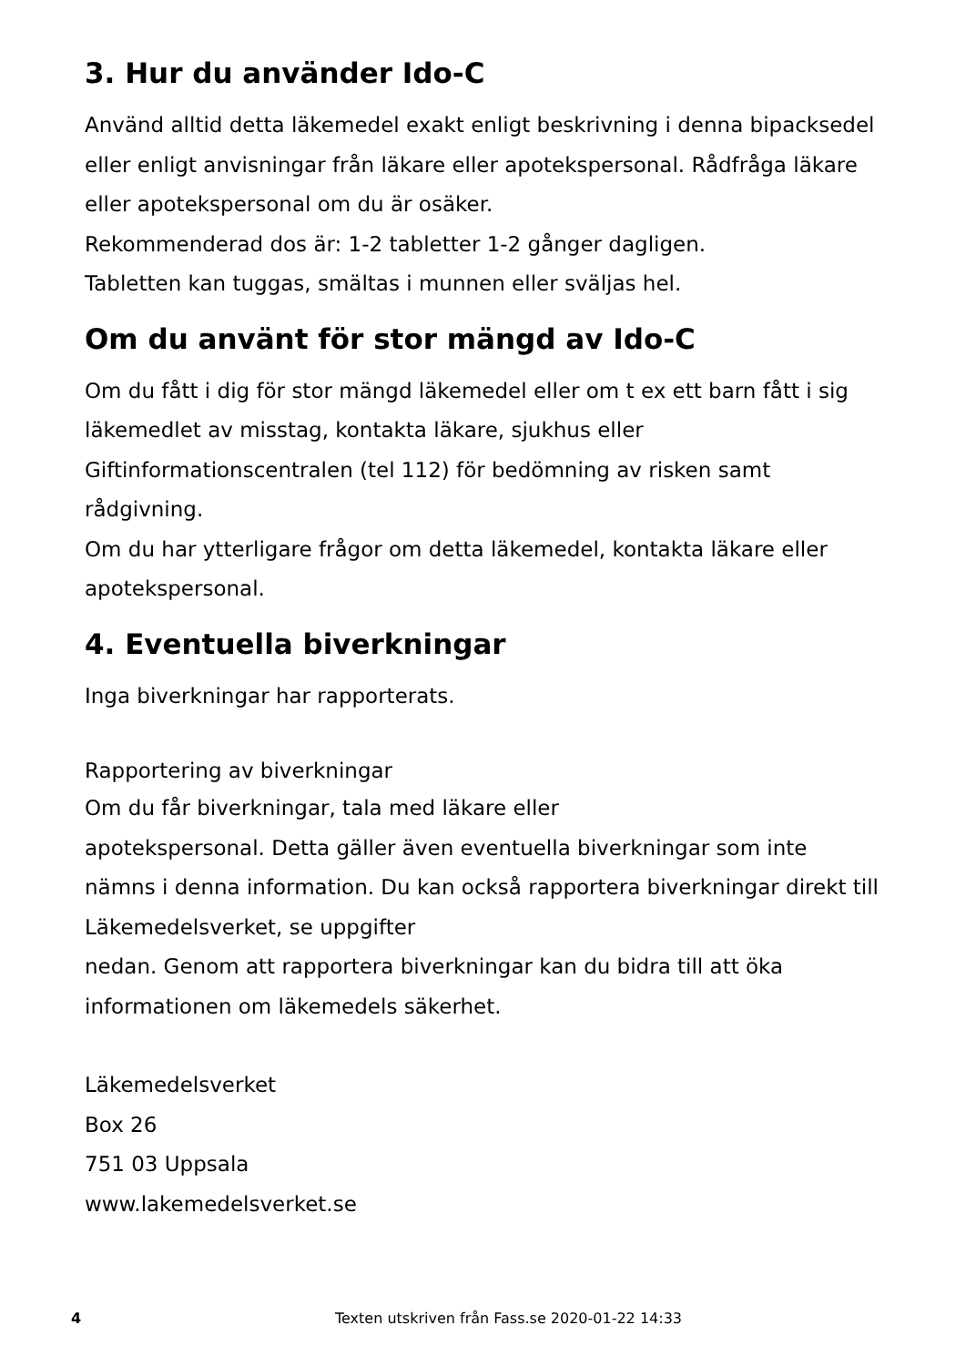3. Hur du använder Ido-C
Använd alltid detta läkemedel exakt enligt beskrivning i denna bipacksedel eller enligt anvisningar från läkare eller apotekspersonal. Rådfråga läkare eller apotekspersonal om du är osäker.
Rekommenderad dos är: 1-2 tabletter 1-2 gånger dagligen.
Tabletten kan tuggas, smältas i munnen eller sväljas hel.
Om du använt för stor mängd av Ido-C
Om du fått i dig för stor mängd läkemedel eller om t ex ett barn fått i sig läkemedlet av misstag, kontakta läkare, sjukhus eller Giftinformationscentralen (tel 112) för bedömning av risken samt rådgivning.
Om du har ytterligare frågor om detta läkemedel, kontakta läkare eller apotekspersonal.
4. Eventuella biverkningar
Inga biverkningar har rapporterats.
Rapportering av biverkningar
Om du får biverkningar, tala med läkare eller
apotekspersonal. Detta gäller även eventuella biverkningar som inte nämns i denna information. Du kan också rapportera biverkningar direkt till Läkemedelsverket, se uppgifter
nedan. Genom att rapportera biverkningar kan du bidra till att öka informationen om läkemedels säkerhet.
Läkemedelsverket
Box 26
751 03 Uppsala
www.lakemedelsverket.se
4 Texten utskriven från Fass.se 2020-01-22 14:33